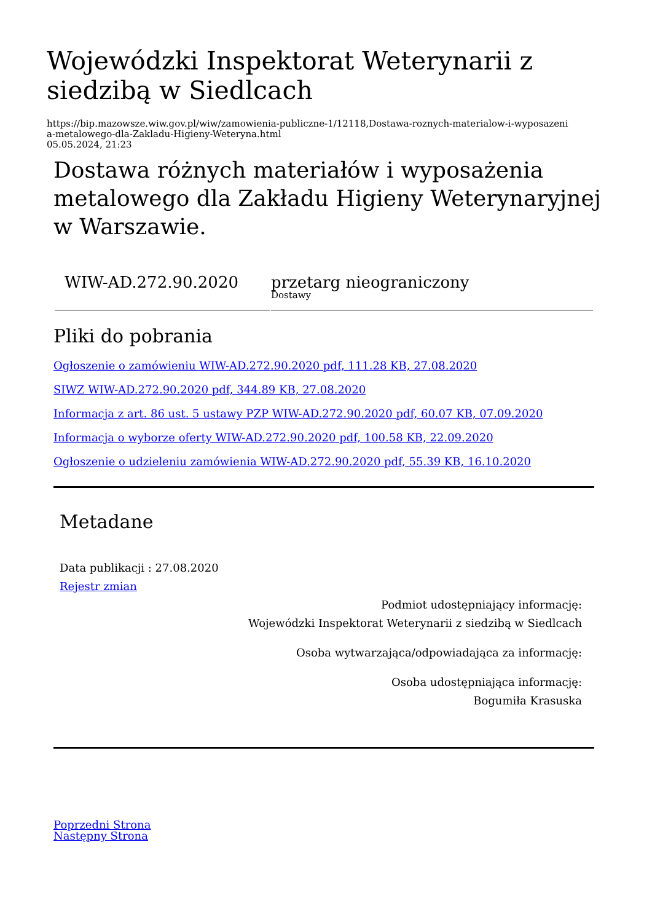Wojewódzki Inspektorat Weterynarii z siedzibą w Siedlcach
https://bip.mazowsze.wiw.gov.pl/wiw/zamowienia-publiczne-1/12118,Dostawa-roznych-materialow-i-wyposazeni
a-metalowego-dla-Zakladu-Higieny-Weteryna.html
05.05.2024, 21:23
Dostawa różnych materiałów i wyposażenia metalowego dla Zakładu Higieny Weterynaryjnej w Warszawie.
| WIW-AD.272.90.2020 | przetarg nieograniczony Dostawy |
Pliki do pobrania
Ogłoszenie o zamówieniu WIW-AD.272.90.2020 pdf, 111.28 KB, 27.08.2020
SIWZ WIW-AD.272.90.2020 pdf, 344.89 KB, 27.08.2020
Informacja z art. 86 ust. 5 ustawy PZP WIW-AD.272.90.2020 pdf, 60.07 KB, 07.09.2020
Informacja o wyborze oferty WIW-AD.272.90.2020 pdf, 100.58 KB, 22.09.2020
Ogłoszenie o udzieleniu zamówienia WIW-AD.272.90.2020 pdf, 55.39 KB, 16.10.2020
Metadane
Data publikacji : 27.08.2020
Rejestr zmian
Podmiot udostępniający informację:
Wojewódzki Inspektorat Weterynarii z siedzibą w Siedlcach
Osoba wytwarzająca/odpowiadająca za informację:
Osoba udostępniająca informację:
Bogumiła Krasuska
Poprzedni Strona
Następny Strona